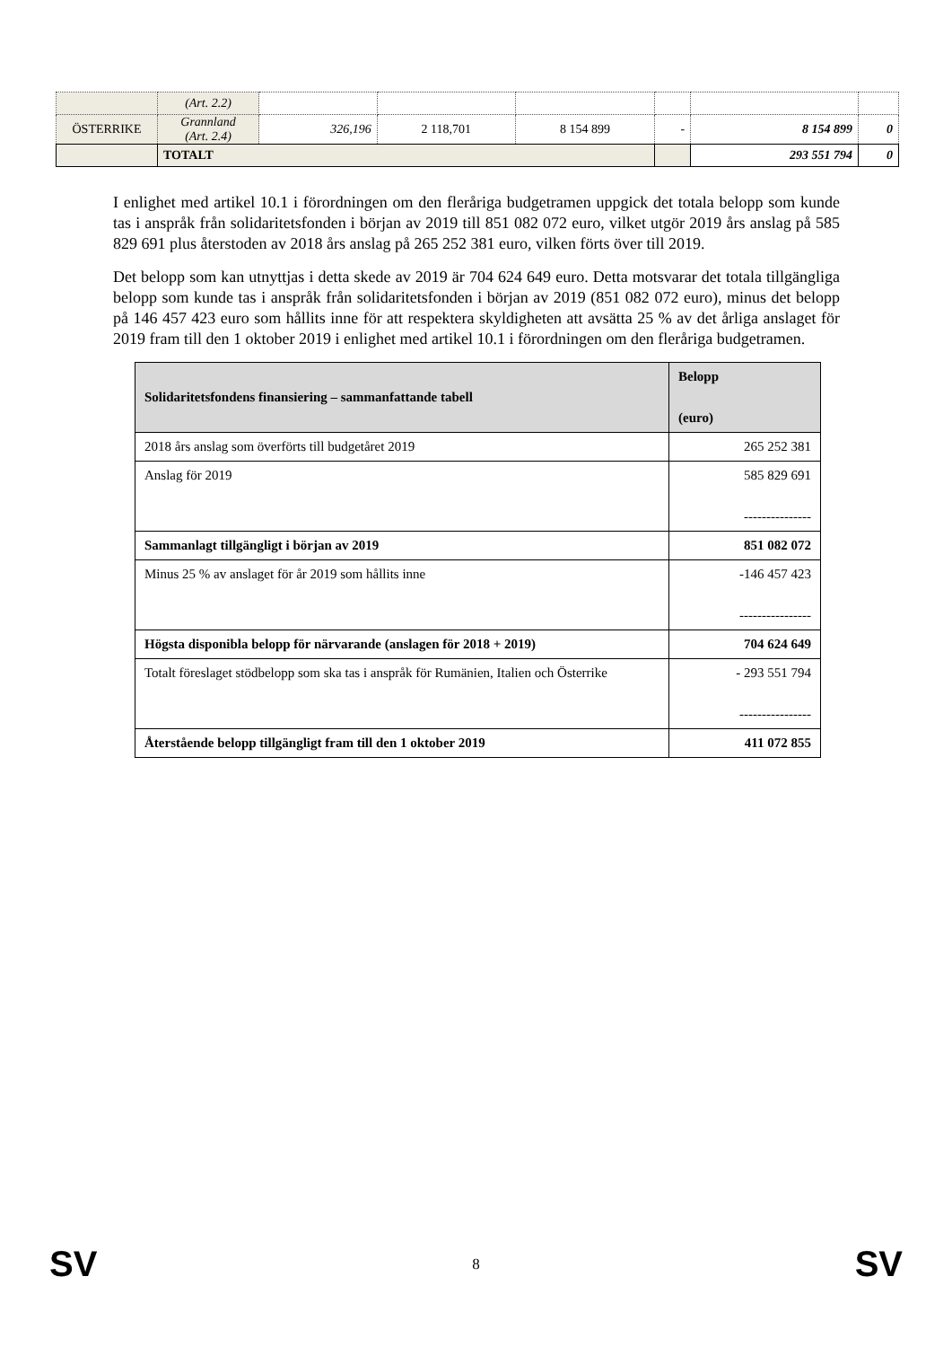| | (Art. 2.2) | | | | | | |
| ÖSTERRIKE | Grannland (Art. 2.4) | 326,196 | 2 118,701 | 8 154 899 | - | 8 154 899 | 0 |
| | TOTALT | | | | | 293 551 794 | 0 |
I enlighet med artikel 10.1 i förordningen om den fleråriga budgetramen uppgick det totala belopp som kunde tas i anspråk från solidaritetsfonden i början av 2019 till 851 082 072 euro, vilket utgör 2019 års anslag på 585 829 691 plus återstoden av 2018 års anslag på 265 252 381 euro, vilken förts över till 2019.
Det belopp som kan utnyttjas i detta skede av 2019 är 704 624 649 euro. Detta motsvarar det totala tillgängliga belopp som kunde tas i anspråk från solidaritetsfonden i början av 2019 (851 082 072 euro), minus det belopp på 146 457 423 euro som hållits inne för att respektera skyldigheten att avsätta 25 % av det årliga anslaget för 2019 fram till den 1 oktober 2019 i enlighet med artikel 10.1 i förordningen om den fleråriga budgetramen.
| Solidaritetsfondens finansiering – sammanfattande tabell | Belopp (euro) |
| --- | --- |
| 2018 års anslag som överförts till budgetåret 2019 | 265 252 381 |
| Anslag för 2019 | 585 829 691 --------------- |
| Sammanlagt tillgängligt i början av 2019 | 851 082 072 |
| Minus 25 % av anslaget för år 2019 som hållits inne | -146 457 423 ---------------- |
| Högsta disponibla belopp för närvarande (anslagen för 2018 + 2019) | 704 624 649 |
| Totalt föreslaget stödbelopp som ska tas i anspråk för Rumänien, Italien och Österrike | - 293 551 794 ---------------- |
| Återstående belopp tillgängligt fram till den 1 oktober 2019 | 411 072 855 |
SV 8 SV